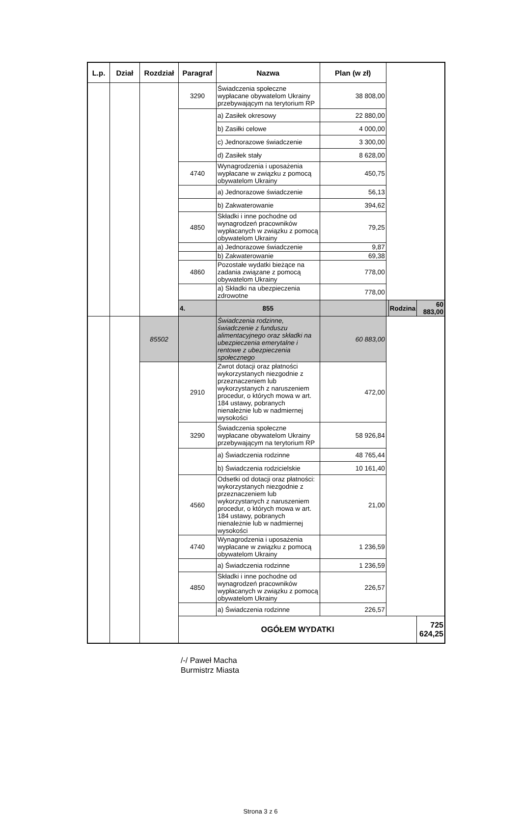| L.p. | Dział | Rozdział | Paragraf | Nazwa | Plan (w zł) | | | |
| --- | --- | --- | --- | --- | --- | --- | --- | --- |
| | | | 3290 | Świadczenia społeczne wypłacane obywatelom Ukrainy przebywającym na terytorium RP | 38 808,00 | | | |
| | | | | a) Zasiłek okresowy | 22 880,00 | | | |
| | | | | b) Zasiłki celowe | 4 000,00 | | | |
| | | | | c) Jednorazowe świadczenie | 3 300,00 | | | |
| | | | | d) Zasiłek stały | 8 628,00 | | | |
| | | | 4740 | Wynagrodzenia i uposażenia wypłacane w związku z pomocą obywatelom Ukrainy | 450,75 | | | |
| | | | | a) Jednorazowe świadczenie | 56,13 | | | |
| | | | | b) Zakwaterowanie | 394,62 | | | |
| | | | 4850 | Składki i inne pochodne od wynagrodzeń pracowników wypłacanych w związku z pomocą obywatelom Ukrainy | 79,25 | | | |
| | | | | a) Jednorazowe świadczenie | 9,87 | | | |
| | | | | b) Zakwaterowanie | 69,38 | | | |
| | | | 4860 | Pozostałe wydatki bieżące na zadania związane z pomocą obywatelom Ukrainy | 778,00 | | | |
| | | | | a) Składki na ubezpieczenia zdrowotne | 778,00 | | | |
| | | | 4. | 855 | | | Rodzina | 60 883,00 |
| | | 85502 | | Świadczenia rodzinne, świadczenie z funduszu alimentacyjnego oraz składki na ubezpieczenia emerytalne i rentowe z ubezpieczenia społecznego | 60 883,00 | | | |
| | | | 2910 | Zwrot dotacji oraz płatności wykorzystanych niezgodnie z przeznaczeniem lub wykorzystanych z naruszeniem procedur, o których mowa w art. 184 ustawy, pobranych nienależnie lub w nadmiernej wysokości | 472,00 | | | |
| | | | 3290 | Świadczenia społeczne wypłacane obywatelom Ukrainy przebywającym na terytorium RP | 58 926,84 | | | |
| | | | | a) Świadczenia rodzinne | 48 765,44 | | | |
| | | | | b) Świadczenia rodzicielskie | 10 161,40 | | | |
| | | | 4560 | Odsetki od dotacji oraz płatności: wykorzystanych niezgodnie z przeznaczeniem lub wykorzystanych z naruszeniem procedur, o których mowa w art. 184 ustawy, pobranych nienależnie lub w nadmiernej wysokości | 21,00 | | | |
| | | | 4740 | Wynagrodzenia i uposażenia wypłacane w związku z pomocą obywatelom Ukrainy | 1 236,59 | | | |
| | | | | a) Świadczenia rodzinne | 1 236,59 | | | |
| | | | 4850 | Składki i inne pochodne od wynagrodzeń pracowników wypłacanych w związku z pomocą obywatelom Ukrainy | 226,57 | | | |
| | | | | a) Świadczenia rodzinne | 226,57 | | | |
| | | | OGÓŁEM WYDATKI | | | | | 725 624,25 |
/-/ Paweł Macha
Burmistrz Miasta
Strona 3 z 6